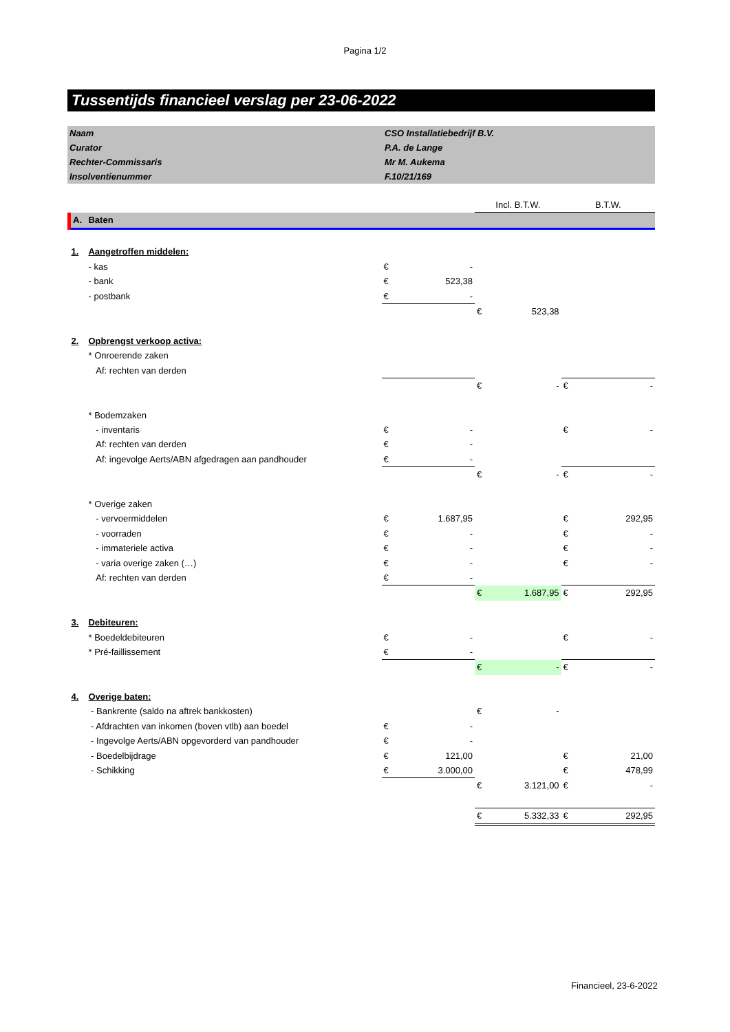Pagina 1/2
Tussentijds financieel verslag per 23-06-2022
| Naam | CSO Installatiebedrijf B.V. |
| Curator | P.A. de Lange |
| Rechter-Commissaris | Mr M. Aukema |
| Insolventienummer | F.10/21/169 |
| | | | | Incl. B.T.W. | | B.T.W. | |
| A. | Baten | | | | | | |
| 1. | Aangetroffen middelen: | | | | | | |
| | - kas | € | - | | | | |
| | - bank | € | 523,38 | | | | |
| | - postbank | € | - | | | | |
| | | | | € | 523,38 | | |
| 2. | Opbrengst verkoop activa: | | | | | | |
| | * Onroerende zaken | | | | | | |
| | Af: rechten van derden | | | | | | |
| | | | | € | - | € | - |
| | * Bodemzaken | | | | | | |
| | - inventaris | € | - | | | € | - |
| | Af: rechten van derden | € | - | | | | |
| | Af: ingevolge Aerts/ABN afgedragen aan pandhouder | € | - | | | | |
| | | | | € | - | € | - |
| | * Overige zaken | | | | | | |
| | - vervoermiddelen | € | 1.687,95 | | | € | 292,95 |
| | - voorraden | € | - | | | € | - |
| | - immateriele activa | € | - | | | € | - |
| | - varia overige zaken (…) | € | - | | | € | - |
| | Af: rechten van derden | € | - | | | | |
| | | | | € | 1.687,95 | € | 292,95 |
| 3. | Debiteuren: | | | | | | |
| | * Boedeldebiteuren | € | - | | | € | - |
| | * Pré-faillissement | € | - | | | | |
| | | | | € | - | € | - |
| 4. | Overige baten: | | | | | | |
| | - Bankrente (saldo na aftrek bankkosten) | | | € | - | | |
| | - Afdrachten van inkomen (boven vtlb) aan boedel | € | - | | | | |
| | - Ingevolge Aerts/ABN opgevorderd van pandhouder | € | - | | | | |
| | - Boedelbijdrage | € | 121,00 | | | € | 21,00 |
| | - Schikking | € | 3.000,00 | | | € | 478,99 |
| | | | | € | 3.121,00 | € | - |
| | | | | € | 5.332,33 | € | 292,95 |
Financieel, 23-6-2022